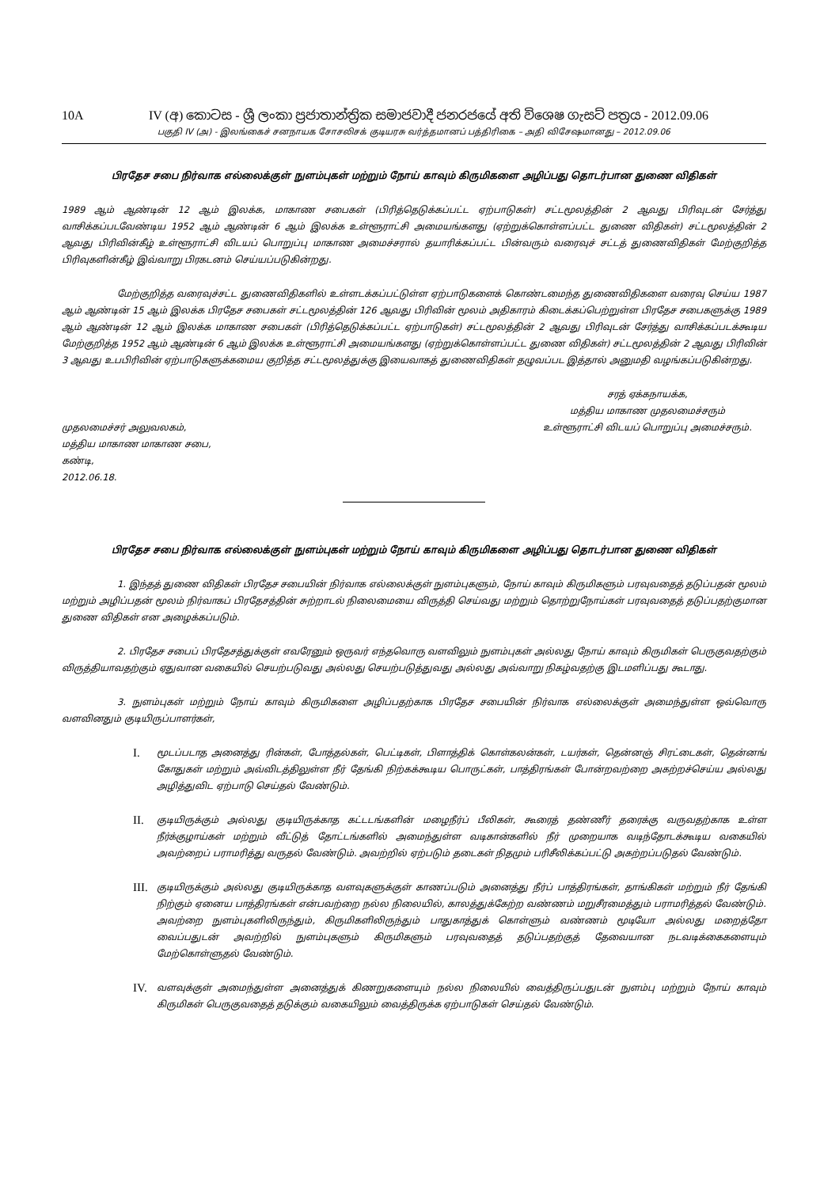10A IV (අ) කොටස - ශ්‍රී ලංකා ප්‍රජාතාන්ත්‍රික සමාජවාදී ජනරජයේ අති විශෙෂ ගැසට් පත්‍රය - 2012.09.06
பகுதி IV (அ) - இலங்கைச் சனநாயக சோசலிசக் குடியரசு வர்த்தமானப் பத்திரிகை – அதி விசேஷமானது – 2012.09.06
பிரதேச சபை நிர்வாக எல்லைக்குள் நுளம்புகள் மற்றும் நோய் காவும் கிருமிகளை அழிப்பது தொடர்பான துணை விதிகள்
1989 ஆம் ஆண்டின் 12 ஆம் இலக்க, மாகாண சபைகள் (பிரித்தெடுக்கப்பட்ட ஏற்பாடுகள்) சட்டமூலத்தின் 2 ஆவது பிரிவுடன் சேர்த்து வாசிக்கப்படவேண்டிய 1952 ஆம் ஆண்டின் 6 ஆம் இலக்க உள்ளூராட்சி அமையங்களது (ஏற்றுக்கொள்ளப்பட்ட துணை விதிகள்) சட்டமூலத்தின் 2 ஆவது பிரிவின்கீழ் உள்ளூராட்சி விடயப் பொறுப்பு மாகாண அமைச்சரால் தயாரிக்கப்பட்ட பின்வரும் வரைவுச் சட்டத் துணைவிதிகள் மேற்குறித்த பிரிவுகளின்கீழ் இவ்வாறு பிரகடனம் செய்யப்படுகின்றது.
மேற்குறித்த வரைவுச்சட்ட துணைவிதிகளில் உள்ளடக்கப்பட்டுள்ள ஏற்பாடுகளைக் கொண்டமைந்த துணைவிதிகளை வரைவு செய்ய 1987 ஆம் ஆண்டின் 15 ஆம் இலக்க பிரதேச சபைகள் சட்டமூலத்தின் 126 ஆவது பிரிவின் மூலம் அதிகாரம் கிடைக்கப்பெற்றுள்ள பிரதேச சபைகளுக்கு 1989 ஆம் ஆண்டின் 12 ஆம் இலக்க மாகாண சபைகள் (பிரித்தெடுக்கப்பட்ட ஏற்பாடுகள்) சட்டமூலத்தின் 2 ஆவது பிரிவுடன் சேர்த்து வாசிக்கப்படக்கூடிய மேற்குறித்த 1952 ஆம் ஆண்டின் 6 ஆம் இலக்க உள்ளூராட்சி அமையங்களது (ஏற்றுக்கொள்ளப்பட்ட துணை விதிகள்) சட்டமூலத்தின் 2 ஆவது பிரிவின் 3 ஆவது உபபிரிவின் ஏற்பாடுகளுக்கமைய குறித்த சட்டமூலத்துக்கு இயைவாகத் துணைவிதிகள் தழுவப்பட இத்தால் அனுமதி வழங்கப்படுகின்றது.
முதலமைச்சர் அலுவலகம்,
மத்திய மாகாண மாகாண சபை,
கண்டி,
2012.06.18.
சரத் ஏக்கநாயக்க,
மத்திய மாகாண முதலமைச்சரும்
உள்ளூராட்சி விடயப் பொறுப்பு அமைச்சரும்.
பிரதேச சபை நிர்வாக எல்லைக்குள் நுளம்புகள் மற்றும் நோய் காவும் கிருமிகளை அழிப்பது தொடர்பான துணை விதிகள்
1. இந்தத் துணை விதிகள் பிரதேச சபையின் நிர்வாக எல்லைக்குள் நுளம்புகளும், நோய் காவும் கிருமிகளும் பரவுவதைத் தடுப்பதன் மூலம் மற்றும் அழிப்பதன் மூலம் நிர்வாகப் பிரதேசத்தின் சுற்றாடல் நிலைமையை விருத்தி செய்வது மற்றும் தொற்றுநோய்கள் பரவுவதைத் தடுப்பதற்குமான துணை விதிகள் என அழைக்கப்படும்.
2. பிரதேச சபைப் பிரதேசத்துக்குள் எவரேனும் ஒருவர் எந்தவொரு வளவிலும் நுளம்புகள் அல்லது நோய் காவும் கிருமிகள் பெருகுவதற்கும் விருத்தியாவதற்கும் ஏதுவான வகையில் செயற்படுவது அல்லது செயற்படுத்துவது அல்லது அவ்வாறு நிகழ்வதற்கு இடமளிப்பது கூடாது.
3. நுளம்புகள் மற்றும் நோய் காவும் கிருமிகளை அழிப்பதற்காக பிரதேச சபையின் நிர்வாக எல்லைக்குள் அமைந்துள்ள ஒவ்வொரு வளவினதும் குடியிருப்பாளர்கள்,
I.
மூடப்படாத அனைத்து ரின்கள், போத்தல்கள், பெட்டிகள், பிளாத்திக் கொள்கலன்கள், டயர்கள், தென்னஞ் சிரட்டைகள், தென்னங் கோதுகள் மற்றும் அவ்விடத்திலுள்ள நீர் தேங்கி நிற்கக்கூடிய பொருட்கள், பாத்திரங்கள் போன்றவற்றை அகற்றச்செய்ய அல்லது அழித்துவிட ஏற்பாடு செய்தல் வேண்டும்.
II.
குடியிருக்கும் அல்லது குடியிருக்காத கட்டடங்களின் மழைநீர்ப் பீலிகள், கூரைத் தண்ணீர் தரைக்கு வருவதற்காக உள்ள நீர்க்குழாய்கள் மற்றும் வீட்டுத் தோட்டங்களில் அமைந்துள்ள வடிகான்களில் நீர் முறையாக வடிந்தோடக்கூடிய வகையில் அவற்றைப் பராமரித்து வருதல் வேண்டும். அவற்றில் ஏற்படும் தடைகள் நிதமும் பரிசீலிக்கப்பட்டு அகற்றப்படுதல் வேண்டும்.
III.
குடியிருக்கும் அல்லது குடியிருக்காத வளவுகளுக்குள் காணப்படும் அனைத்து நீர்ப் பாத்திரங்கள், தாங்கிகள் மற்றும் நீர் தேங்கி நிற்கும் ஏனைய பாத்திரங்கள் என்பவற்றை நல்ல நிலையில், காலத்துக்கேற்ற வண்ணம் மறுசீரமைத்தும் பராமரித்தல் வேண்டும். அவற்றை நுளம்புகளிலிருந்தும், கிருமிகளிலிருந்தும் பாதுகாத்துக் கொள்ளும் வண்ணம் மூடியோ அல்லது மறைத்தோ வைப்பதுடன் அவற்றில் நுளம்புகளும் கிருமிகளும் பரவுவதைத் தடுப்பதற்குத் தேவையான நடவடிக்கைகளையும் மேற்கொள்ளுதல் வேண்டும்.
IV.
வளவுக்குள் அமைந்துள்ள அனைத்துக் கிணறுகளையும் நல்ல நிலையில் வைத்திருப்பதுடன் நுளம்பு மற்றும் நோய் காவும் கிருமிகள் பெருகுவதைத் தடுக்கும் வகையிலும் வைத்திருக்க ஏற்பாடுகள் செய்தல் வேண்டும்.